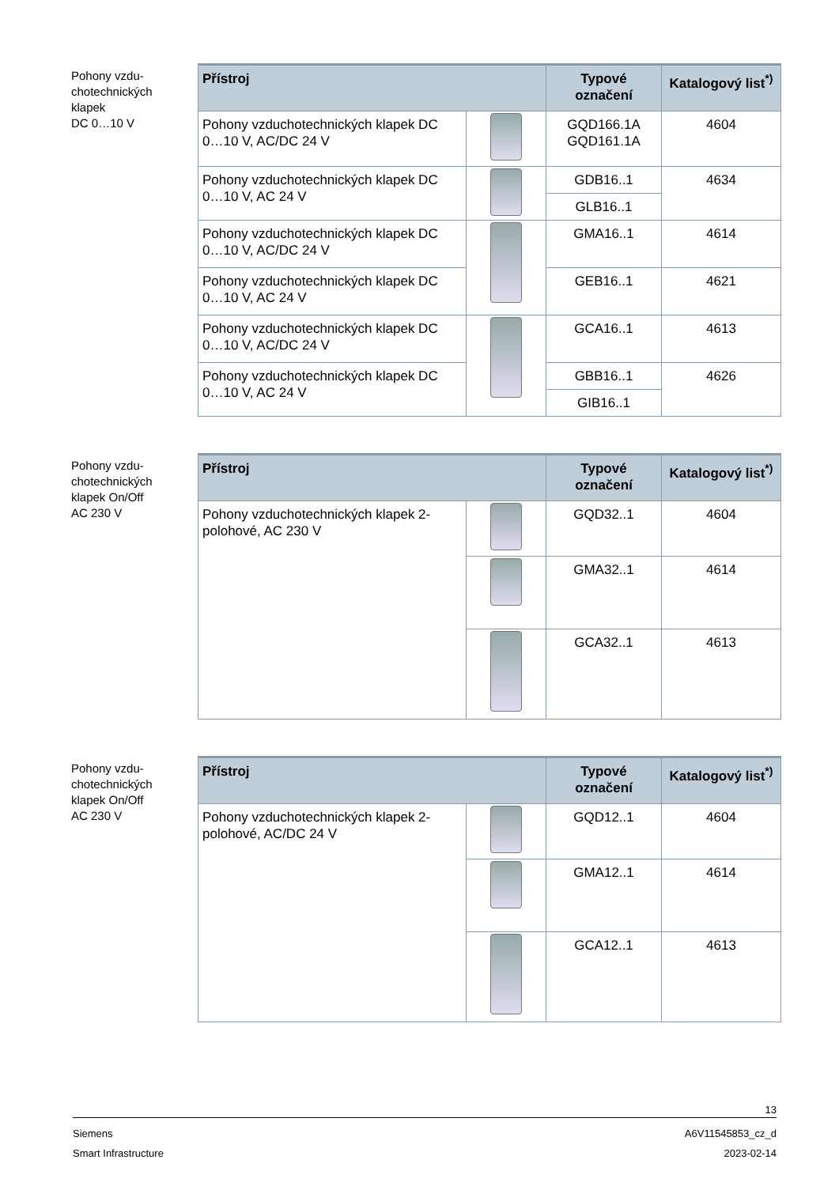Pohony vzdu-
chotechnických
klapek
DC 0…10 V
| Přístroj | | Typové označení | Katalogový list<sup>*)</sup> |
| --- | --- | --- | --- |
| Pohony vzduchotechnických klapek DC 0…10 V, AC/DC 24 V | | GQD166.1A GQD161.1A | 4604 |
| Pohony vzduchotechnických klapek DC 0…10 V, AC 24 V | | GDB16..1 | 4634 |
| | | GLB16..1 | |
| Pohony vzduchotechnických klapek DC 0…10 V, AC/DC 24 V | | GMA16..1 | 4614 |
| Pohony vzduchotechnických klapek DC 0…10 V, AC 24 V | | GEB16..1 | 4621 |
| Pohony vzduchotechnických klapek DC 0…10 V, AC/DC 24 V | | GCA16..1 | 4613 |
| Pohony vzduchotechnických klapek DC 0…10 V, AC 24 V | | GBB16..1 | 4626 |
| | | GIB16..1 | |
Pohony vzdu-
chotechnických
klapek On/Off
AC 230 V
| Přístroj | | Typové označení | Katalogový list<sup>*)</sup> |
| --- | --- | --- | --- |
| Pohony vzduchotechnických klapek 2-polohové, AC 230 V | | GQD32..1 | 4604 |
| | | GMA32..1 | 4614 |
| | | GCA32..1 | 4613 |
Pohony vzdu-
chotechnických
klapek On/Off
AC 230 V
| Přístroj | | Typové označení | Katalogový list<sup>*)</sup> |
| --- | --- | --- | --- |
| Pohony vzduchotechnických klapek 2-polohové, AC/DC 24 V | | GQD12..1 | 4604 |
| | | GMA12..1 | 4614 |
| | | GCA12..1 | 4613 |
13
Siemens A6V11545853_cz_d
Smart Infrastructure 2023-02-14